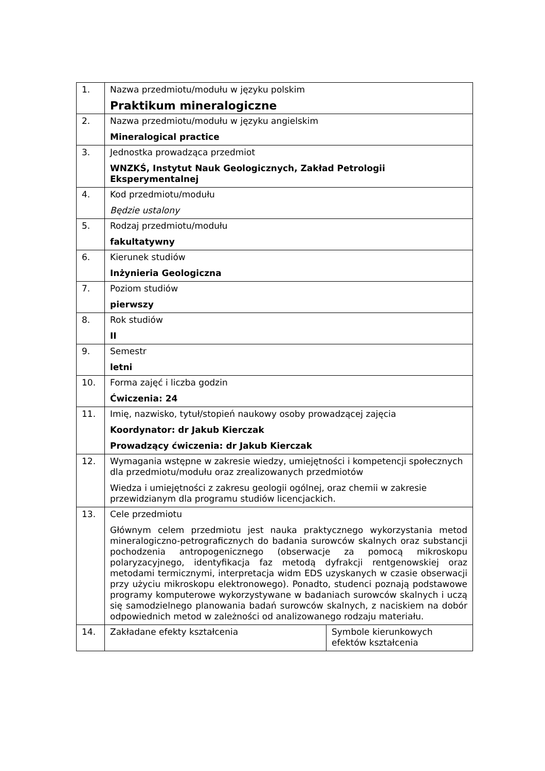| 1. | Nazwa przedmiotu/modułu w języku polskim Praktikum mineralogiczne | |
| 2. | Nazwa przedmiotu/modułu w języku angielskim Mineralogical practice | |
| 3. | Jednostka prowadząca przedmiot WNZKŚ, Instytut Nauk Geologicznych, Zakład Petrologii Eksperymentalnej | |
| 4. | Kod przedmiotu/modułu Będzie ustalony | |
| 5. | Rodzaj przedmiotu/modułu fakultatywny | |
| 6. | Kierunek studiów Inżynieria Geologiczna | |
| 7. | Poziom studiów pierwszy | |
| 8. | Rok studiów II | |
| 9. | Semestr letni | |
| 10. | Forma zajęć i liczba godzin Ćwiczenia: 24 | |
| 11. | Imię, nazwisko, tytuł/stopień naukowy osoby prowadzącej zajęcia Koordynator: dr Jakub Kierczak Prowadzący ćwiczenia: dr Jakub Kierczak | |
| 12. | Wymagania wstępne w zakresie wiedzy, umiejętności i kompetencji społecznych dla przedmiotu/modułu oraz zrealizowanych przedmiotów Wiedza i umiejętności z zakresu geologii ogólnej, oraz chemii w zakresie przewidzianym dla programu studiów licencjackich. | |
| 13. | Cele przedmiotu Głównym celem przedmiotu jest nauka praktycznego wykorzystania metod mineralogiczno-petrograficznych do badania surowców skalnych oraz substancji pochodzenia antropogenicznego (obserwacje za pomocą mikroskopu polaryzacyjnego, identyfikacja faz metodą dyfrakcji rentgenowskiej oraz metodami termicznymi, interpretacja widm EDS uzyskanych w czasie obserwacji przy użyciu mikroskopu elektronowego). Ponadto, studenci poznają podstawowe programy komputerowe wykorzystywane w badaniach surowców skalnych i uczą się samodzielnego planowania badań surowców skalnych, z naciskiem na dobór odpowiednich metod w zależności od analizowanego rodzaju materiału. | |
| 14. | Zakładane efekty kształcenia | Symbole kierunkowych efektów kształcenia |